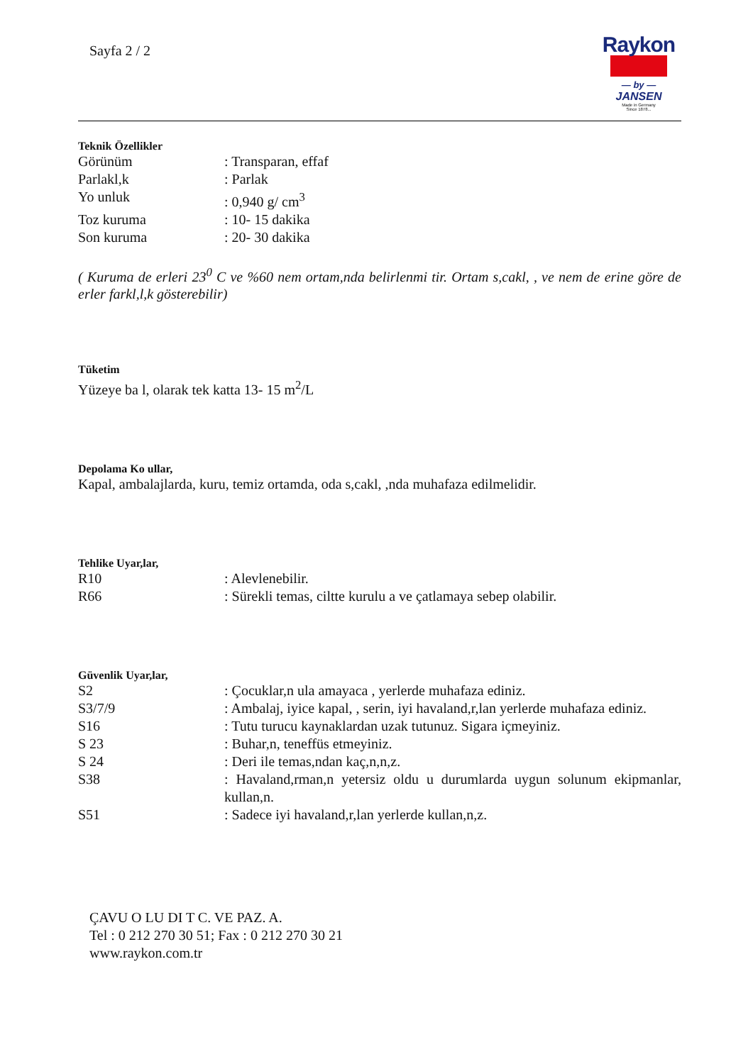Sayfa 2 / 2
Raykon
— by —
JANSEN
Made in Germany
Since 1878...
Teknik Özellikler
Görünüm : Transparan, effaf
Parlakl,k : Parlak
Yo unluk : 0,940 g/ cm<sup>3</sup>
Toz kuruma : 10- 15 dakika
Son kuruma : 20- 30 dakika
( Kuruma de erleri 23<sup>0</sup> C ve %60 nem ortam,nda belirlenmi tir. Ortam s,cakl, , ve nem de erine göre de erler farkl,l,k gösterebilir)
Tüketim
Yüzeye ba l, olarak tek katta 13- 15 m<sup>2</sup>/L
Depolama Ko ullar,
Kapal, ambalajlarda, kuru, temiz ortamda, oda s,cakl, ,nda muhafaza edilmelidir.
Tehlike Uyar,lar,
R10 : Alevlenebilir.
R66 : Sürekli temas, ciltte kurulu a ve çatlamaya sebep olabilir.
Güvenlik Uyar,lar,
S2 : Çocuklar,n ula amayaca , yerlerde muhafaza ediniz.
S3/7/9 : Ambalaj, iyice kapal, , serin, iyi havaland,r,lan yerlerde muhafaza ediniz.
S16 : Tutu turucu kaynaklardan uzak tutunuz. Sigara içmeyiniz.
S 23 : Buhar,n, teneffüs etmeyiniz.
S 24 : Deri ile temas,ndan kaç,n,n,z.
S38 : Havaland,rman,n yetersiz oldu u durumlarda uygun solunum ekipmanlar, kullan,n.
S51 : Sadece iyi havaland,r,lan yerlerde kullan,n,z.
ÇAVU O LU DI T C. VE PAZ. A.
Tel : 0 212 270 30 51; Fax : 0 212 270 30 21
www.raykon.com.tr